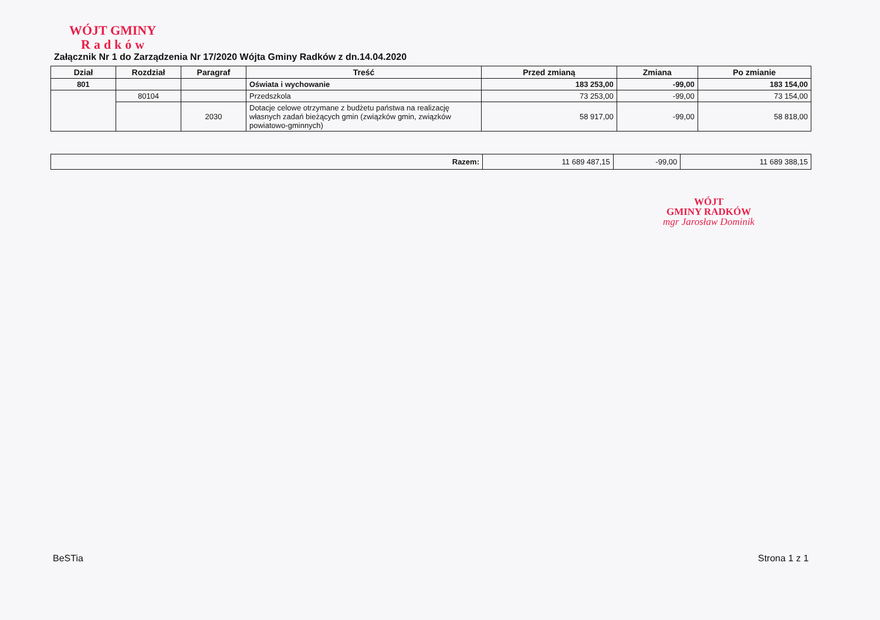WÓJT GMINY
Radków
Załącznik Nr 1 do Zarządzenia Nr 17/2020 Wójta Gminy Radków z dn.14.04.2020
| Dział | Rozdział | Paragraf | Treść | Przed zmianą | Zmiana | Po zmianie |
| --- | --- | --- | --- | --- | --- | --- |
| 801 | | | Oświata i wychowanie | 183 253,00 | -99,00 | 183 154,00 |
| | 80104 | | Przedszkola | 73 253,00 | -99,00 | 73 154,00 |
| | | 2030 | Dotacje celowe otrzymane z budżetu państwa na realizację własnych zadań bieżących gmin (związków gmin, związków powiatowo-gminnych) | 58 917,00 | -99,00 | 58 818,00 |
| Razem: | 11 689 487,15 | -99,00 | 11 689 388,15 |
WÓJT
GMINY RADKÓW
mgr Jarosław Dominik
BeSTia Strona 1 z 1